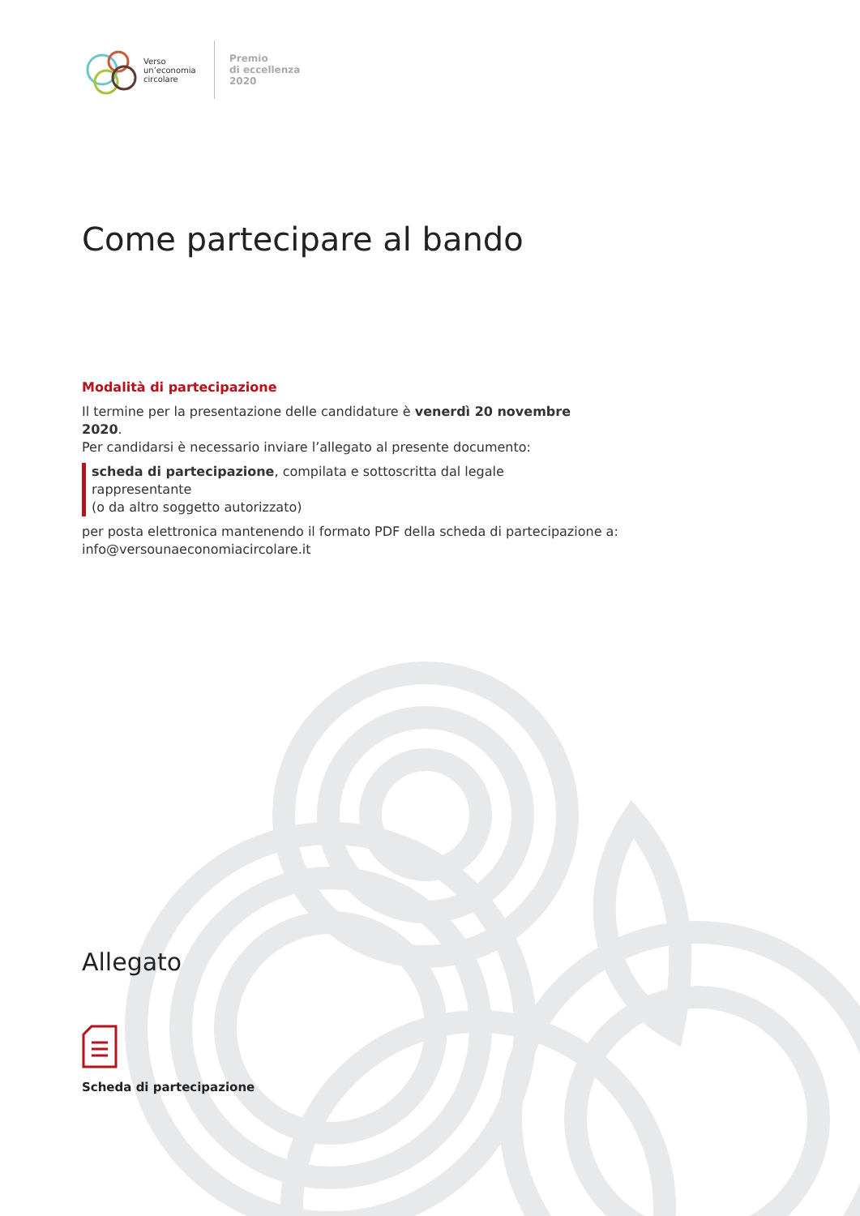Verso
un’economia
circolare
Premio
di eccellenza
2020
Come partecipare al bando
Modalità di partecipazione
Il termine per la presentazione delle candidature è venerdì 20 novembre 2020.
Per candidarsi è necessario inviare l’allegato al presente documento:
scheda di partecipazione, compilata e sottoscritta dal legale rappresentante
(o da altro soggetto autorizzato)
per posta elettronica mantenendo il formato PDF della scheda di partecipazione a:
info@versounaeconomiacircolare.it
Allegato
Scheda di partecipazione